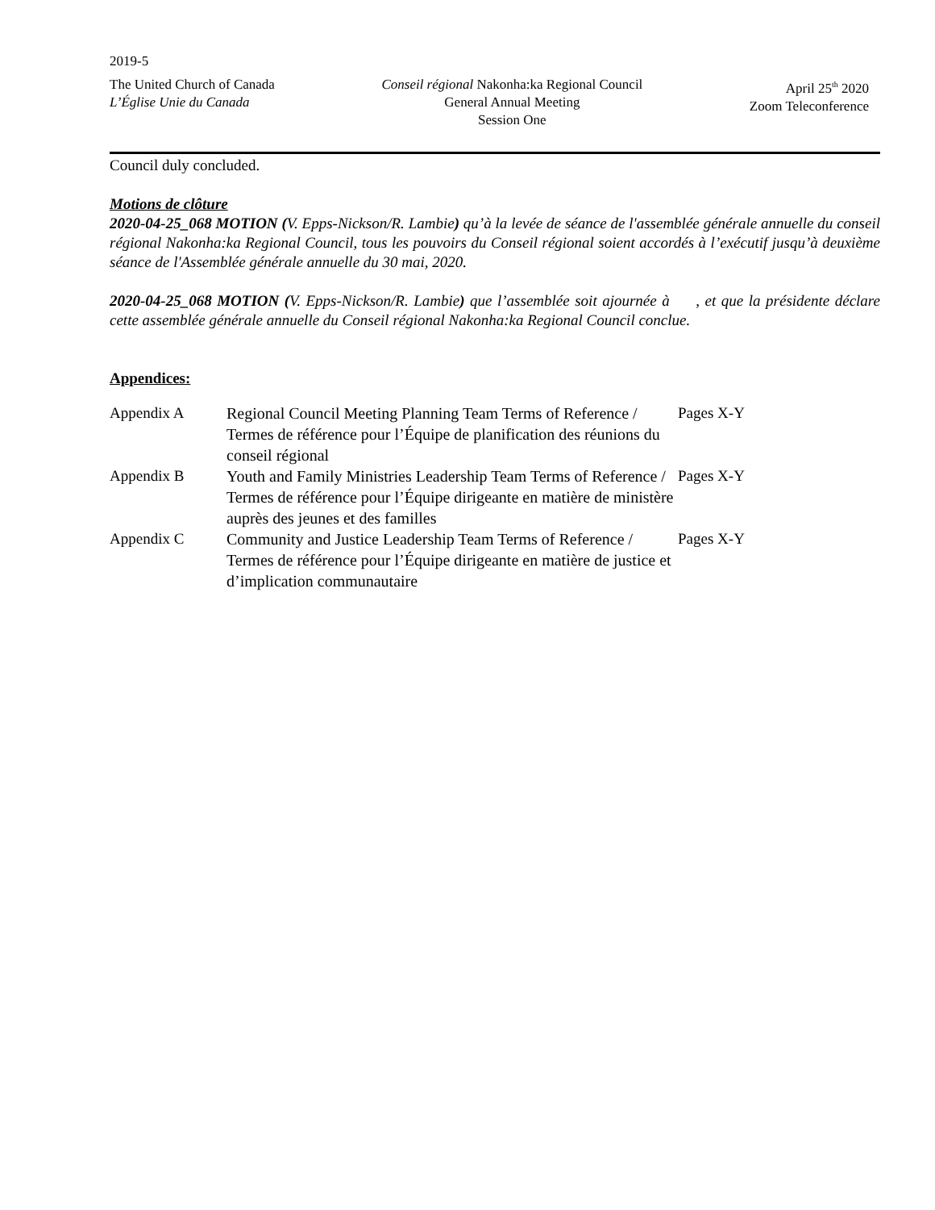2019-5
The United Church of Canada
L’Église Unie du Canada
Conseil régional Nakonha:ka Regional Council
General Annual Meeting
Session One
April 25<sup>th</sup> 2020
Zoom Teleconference
Council duly concluded.
Motions de clôture
2020-04-25_068 MOTION (V. Epps-Nickson/R. Lambie) qu’à la levée de séance de l'assemblée générale annuelle du conseil régional Nakonha:ka Regional Council, tous les pouvoirs du Conseil régional soient accordés à l’exécutif jusqu’à deuxième séance de l'Assemblée générale annuelle du 30 mai, 2020.
2020-04-25_068 MOTION (V. Epps-Nickson/R. Lambie) que l’assemblée soit ajournée à , et que la présidente déclare cette assemblée générale annuelle du Conseil régional Nakonha:ka Regional Council conclue.
Appendices:
| Appendix A | Regional Council Meeting Planning Team Terms of Reference / Termes de référence pour l’Équipe de planification des réunions du conseil régional | Pages X-Y |
| Appendix B | Youth and Family Ministries Leadership Team Terms of Reference / Termes de référence pour l’Équipe dirigeante en matière de ministère auprès des jeunes et des familles | Pages X-Y |
| Appendix C | Community and Justice Leadership Team Terms of Reference / Termes de référence pour l’Équipe dirigeante en matière de justice et d’implication communautaire | Pages X-Y |